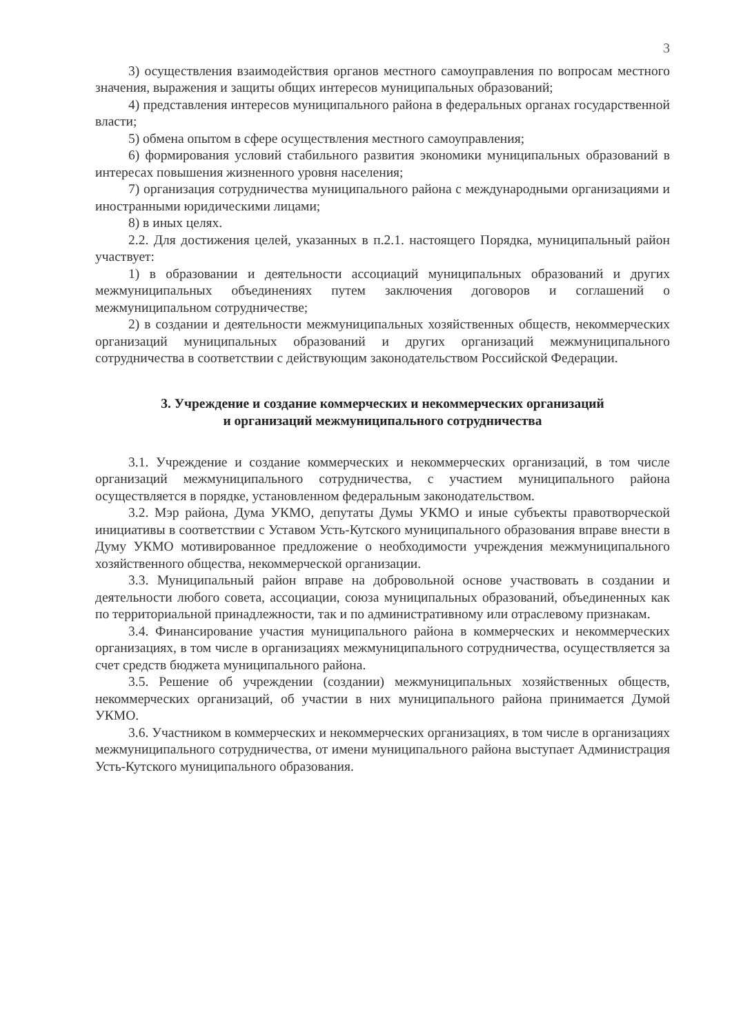3
3) осуществления взаимодействия органов местного самоуправления по вопросам местного значения, выражения и защиты общих интересов муниципальных образований;
4) представления интересов муниципального района в федеральных органах государственной власти;
5) обмена опытом в сфере осуществления местного самоуправления;
6) формирования условий стабильного развития экономики муниципальных образований в интересах повышения жизненного уровня населения;
7) организация сотрудничества муниципального района с международными организациями и иностранными юридическими лицами;
8) в иных целях.
2.2. Для достижения целей, указанных в п.2.1. настоящего Порядка, муниципальный район участвует:
1) в образовании и деятельности ассоциаций муниципальных образований и других межмуниципальных объединениях путем заключения договоров и соглашений о межмуниципальном сотрудничестве;
2) в создании и деятельности межмуниципальных хозяйственных обществ, некоммерческих организаций муниципальных образований и других организаций межмуниципального сотрудничества в соответствии с действующим законодательством Российской Федерации.
3. Учреждение и создание коммерческих и некоммерческих организаций
и организаций межмуниципального сотрудничества
3.1. Учреждение и создание коммерческих и некоммерческих организаций, в том числе организаций межмуниципального сотрудничества, с участием муниципального района осуществляется в порядке, установленном федеральным законодательством.
3.2. Мэр района, Дума УКМО, депутаты Думы УКМО и иные субъекты правотворческой инициативы в соответствии с Уставом Усть-Кутского муниципального образования вправе внести в Думу УКМО мотивированное предложение о необходимости учреждения межмуниципального хозяйственного общества, некоммерческой организации.
3.3. Муниципальный район вправе на добровольной основе участвовать в создании и деятельности любого совета, ассоциации, союза муниципальных образований, объединенных как по территориальной принадлежности, так и по административному или отраслевому признакам.
3.4. Финансирование участия муниципального района в коммерческих и некоммерческих организациях, в том числе в организациях межмуниципального сотрудничества, осуществляется за счет средств бюджета муниципального района.
3.5. Решение об учреждении (создании) межмуниципальных хозяйственных обществ, некоммерческих организаций, об участии в них муниципального района принимается Думой УКМО.
3.6. Участником в коммерческих и некоммерческих организациях, в том числе в организациях межмуниципального сотрудничества, от имени муниципального района выступает Администрация Усть-Кутского муниципального образования.